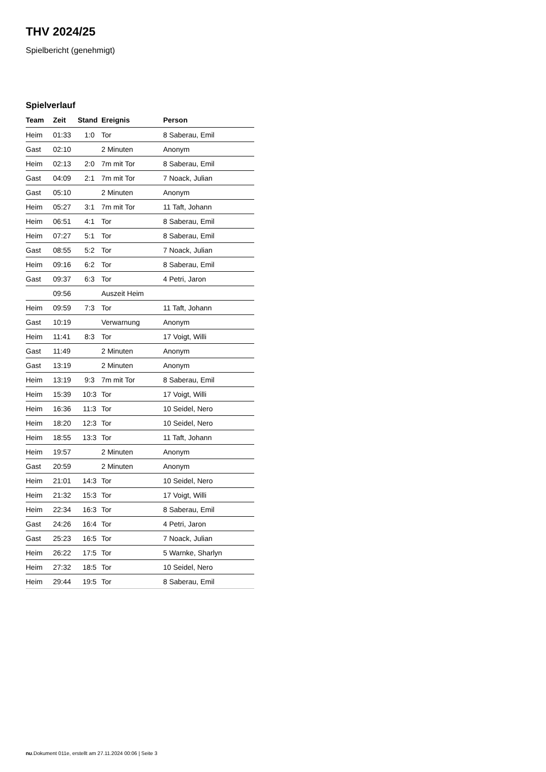THV 2024/25
Spielbericht (genehmigt)
Spielverlauf
| Team | Zeit | Stand | Ereignis | Person |
| --- | --- | --- | --- | --- |
| Heim | 01:33 | 1:0 | Tor | 8 Saberau, Emil |
| Gast | 02:10 | | 2 Minuten | Anonym |
| Heim | 02:13 | 2:0 | 7m mit Tor | 8 Saberau, Emil |
| Gast | 04:09 | 2:1 | 7m mit Tor | 7 Noack, Julian |
| Gast | 05:10 | | 2 Minuten | Anonym |
| Heim | 05:27 | 3:1 | 7m mit Tor | 11 Taft, Johann |
| Heim | 06:51 | 4:1 | Tor | 8 Saberau, Emil |
| Heim | 07:27 | 5:1 | Tor | 8 Saberau, Emil |
| Gast | 08:55 | 5:2 | Tor | 7 Noack, Julian |
| Heim | 09:16 | 6:2 | Tor | 8 Saberau, Emil |
| Gast | 09:37 | 6:3 | Tor | 4 Petri, Jaron |
| | 09:56 | | Auszeit Heim | |
| Heim | 09:59 | 7:3 | Tor | 11 Taft, Johann |
| Gast | 10:19 | | Verwarnung | Anonym |
| Heim | 11:41 | 8:3 | Tor | 17 Voigt, Willi |
| Gast | 11:49 | | 2 Minuten | Anonym |
| Gast | 13:19 | | 2 Minuten | Anonym |
| Heim | 13:19 | 9:3 | 7m mit Tor | 8 Saberau, Emil |
| Heim | 15:39 | 10:3 | Tor | 17 Voigt, Willi |
| Heim | 16:36 | 11:3 | Tor | 10 Seidel, Nero |
| Heim | 18:20 | 12:3 | Tor | 10 Seidel, Nero |
| Heim | 18:55 | 13:3 | Tor | 11 Taft, Johann |
| Heim | 19:57 | | 2 Minuten | Anonym |
| Gast | 20:59 | | 2 Minuten | Anonym |
| Heim | 21:01 | 14:3 | Tor | 10 Seidel, Nero |
| Heim | 21:32 | 15:3 | Tor | 17 Voigt, Willi |
| Heim | 22:34 | 16:3 | Tor | 8 Saberau, Emil |
| Gast | 24:26 | 16:4 | Tor | 4 Petri, Jaron |
| Gast | 25:23 | 16:5 | Tor | 7 Noack, Julian |
| Heim | 26:22 | 17:5 | Tor | 5 Warnke, Sharlyn |
| Heim | 27:32 | 18:5 | Tor | 10 Seidel, Nero |
| Heim | 29:44 | 19:5 | Tor | 8 Saberau, Emil |
nu.Dokument 011e, erstellt am 27.11.2024 00:06 | Seite 3